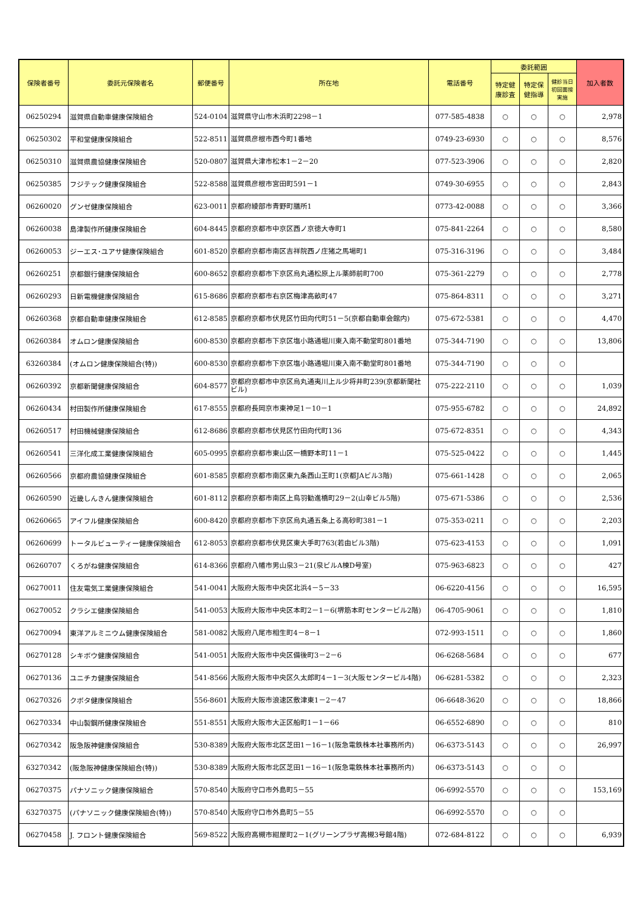| 保険者番号 | 委託元保険者名 | 郵便番号 | 所在地 | 電話番号 | 委託範囲 | | | 加入者数 |
| --- | --- | --- | --- | --- | --- | --- | --- | --- |
| | | | | | 特定健 康診査 | 特定保 健指導 | 健診当日 初回面接 実施 | |
| 06250294 | 滋賀県自動車健康保険組合 | 524-0104 | 滋賀県守山市木浜町2298－1 | 077-585-4838 | ○ | ○ | ○ | 2,978 |
| 06250302 | 平和堂健康保険組合 | 522-8511 | 滋賀県彦根市西今町1番地 | 0749-23-6930 | ○ | ○ | ○ | 8,576 |
| 06250310 | 滋賀県農協健康保険組合 | 520-0807 | 滋賀県大津市松本1－2－20 | 077-523-3906 | ○ | ○ | ○ | 2,820 |
| 06250385 | フジテック健康保険組合 | 522-8588 | 滋賀県彦根市宮田町591－1 | 0749-30-6955 | ○ | ○ | ○ | 2,843 |
| 06260020 | グンゼ健康保険組合 | 623-0011 | 京都府綾部市青野町膳所1 | 0773-42-0088 | ○ | ○ | ○ | 3,366 |
| 06260038 | 島津製作所健康保険組合 | 604-8445 | 京都府京都市中京区西ノ京徳大寺町1 | 075-841-2264 | ○ | ○ | ○ | 8,580 |
| 06260053 | ジーエス･ユアサ健康保険組合 | 601-8520 | 京都府京都市南区吉祥院西ノ庄猪之馬場町1 | 075-316-3196 | ○ | ○ | ○ | 3,484 |
| 06260251 | 京都銀行健康保険組合 | 600-8652 | 京都府京都市下京区烏丸通松原上ル薬師前町700 | 075-361-2279 | ○ | ○ | ○ | 2,778 |
| 06260293 | 日新電機健康保険組合 | 615-8686 | 京都府京都市右京区梅津高畝町47 | 075-864-8311 | ○ | ○ | ○ | 3,271 |
| 06260368 | 京都自動車健康保険組合 | 612-8585 | 京都府京都市伏見区竹田向代町51－5(京都自動車会館内) | 075-672-5381 | ○ | ○ | ○ | 4,470 |
| 06260384 | オムロン健康保険組合 | 600-8530 | 京都府京都市下京区塩小路通堀川東入南不動堂町801番地 | 075-344-7190 | ○ | ○ | ○ | 13,806 |
| 63260384 | (オムロン健康保険組合(特)) | 600-8530 | 京都府京都市下京区塩小路通堀川東入南不動堂町801番地 | 075-344-7190 | ○ | ○ | ○ | |
| 06260392 | 京都新聞健康保険組合 | 604-8577 | 京都府京都市中京区烏丸通夷川上ル少将井町239(京都新聞社ビル) | 075-222-2110 | ○ | ○ | ○ | 1,039 |
| 06260434 | 村田製作所健康保険組合 | 617-8555 | 京都府長岡京市東神足1－10－1 | 075-955-6782 | ○ | ○ | ○ | 24,892 |
| 06260517 | 村田機械健康保険組合 | 612-8686 | 京都府京都市伏見区竹田向代町136 | 075-672-8351 | ○ | ○ | ○ | 4,343 |
| 06260541 | 三洋化成工業健康保険組合 | 605-0995 | 京都府京都市東山区一橋野本町11－1 | 075-525-0422 | ○ | ○ | ○ | 1,445 |
| 06260566 | 京都府農協健康保険組合 | 601-8585 | 京都府京都市南区東九条西山王町1(京都JAビル3階) | 075-661-1428 | ○ | ○ | ○ | 2,065 |
| 06260590 | 近畿しんきん健康保険組合 | 601-8112 | 京都府京都市南区上鳥羽勧進橋町29－2(山幸ビル5階) | 075-671-5386 | ○ | ○ | ○ | 2,536 |
| 06260665 | アイフル健康保険組合 | 600-8420 | 京都府京都市下京区烏丸通五条上る高砂町381－1 | 075-353-0211 | ○ | ○ | ○ | 2,203 |
| 06260699 | トータルビューティー健康保険組合 | 612-8053 | 京都府京都市伏見区東大手町763(若由ビル3階) | 075-623-4153 | ○ | ○ | ○ | 1,091 |
| 06260707 | くろがね健康保険組合 | 614-8366 | 京都府八幡市男山泉3－21(泉ビルA棟D号室) | 075-963-6823 | ○ | ○ | ○ | 427 |
| 06270011 | 住友電気工業健康保険組合 | 541-0041 | 大阪府大阪市中央区北浜4－5－33 | 06-6220-4156 | ○ | ○ | ○ | 16,595 |
| 06270052 | クラシエ健康保険組合 | 541-0053 | 大阪府大阪市中央区本町2－1－6(堺筋本町センタービル2階) | 06-4705-9061 | ○ | ○ | ○ | 1,810 |
| 06270094 | 東洋アルミニウム健康保険組合 | 581-0082 | 大阪府八尾市相生町4－8－1 | 072-993-1511 | ○ | ○ | ○ | 1,860 |
| 06270128 | シキボウ健康保険組合 | 541-0051 | 大阪府大阪市中央区備後町3－2－6 | 06-6268-5684 | ○ | ○ | ○ | 677 |
| 06270136 | ユニチカ健康保険組合 | 541-8566 | 大阪府大阪市中央区久太郎町4－1－3(大阪センタービル4階) | 06-6281-5382 | ○ | ○ | ○ | 2,323 |
| 06270326 | クボタ健康保険組合 | 556-8601 | 大阪府大阪市浪速区敷津東1－2－47 | 06-6648-3620 | ○ | ○ | ○ | 18,866 |
| 06270334 | 中山製鋼所健康保険組合 | 551-8551 | 大阪府大阪市大正区船町1－1－66 | 06-6552-6890 | ○ | ○ | ○ | 810 |
| 06270342 | 阪急阪神健康保険組合 | 530-8389 | 大阪府大阪市北区芝田1－16－1(阪急電鉄株本社事務所内) | 06-6373-5143 | ○ | ○ | ○ | 26,997 |
| 63270342 | (阪急阪神健康保険組合(特)) | 530-8389 | 大阪府大阪市北区芝田1－16－1(阪急電鉄株本社事務所内) | 06-6373-5143 | ○ | ○ | ○ | |
| 06270375 | パナソニック健康保険組合 | 570-8540 | 大阪府守口市外島町5－55 | 06-6992-5570 | ○ | ○ | ○ | 153,169 |
| 63270375 | (パナソニック健康保険組合(特)) | 570-8540 | 大阪府守口市外島町5－55 | 06-6992-5570 | ○ | ○ | ○ | |
| 06270458 | J. フロント健康保険組合 | 569-8522 | 大阪府高槻市紺屋町2－1(グリーンプラザ高槻3号館4階) | 072-684-8122 | ○ | ○ | ○ | 6,939 |